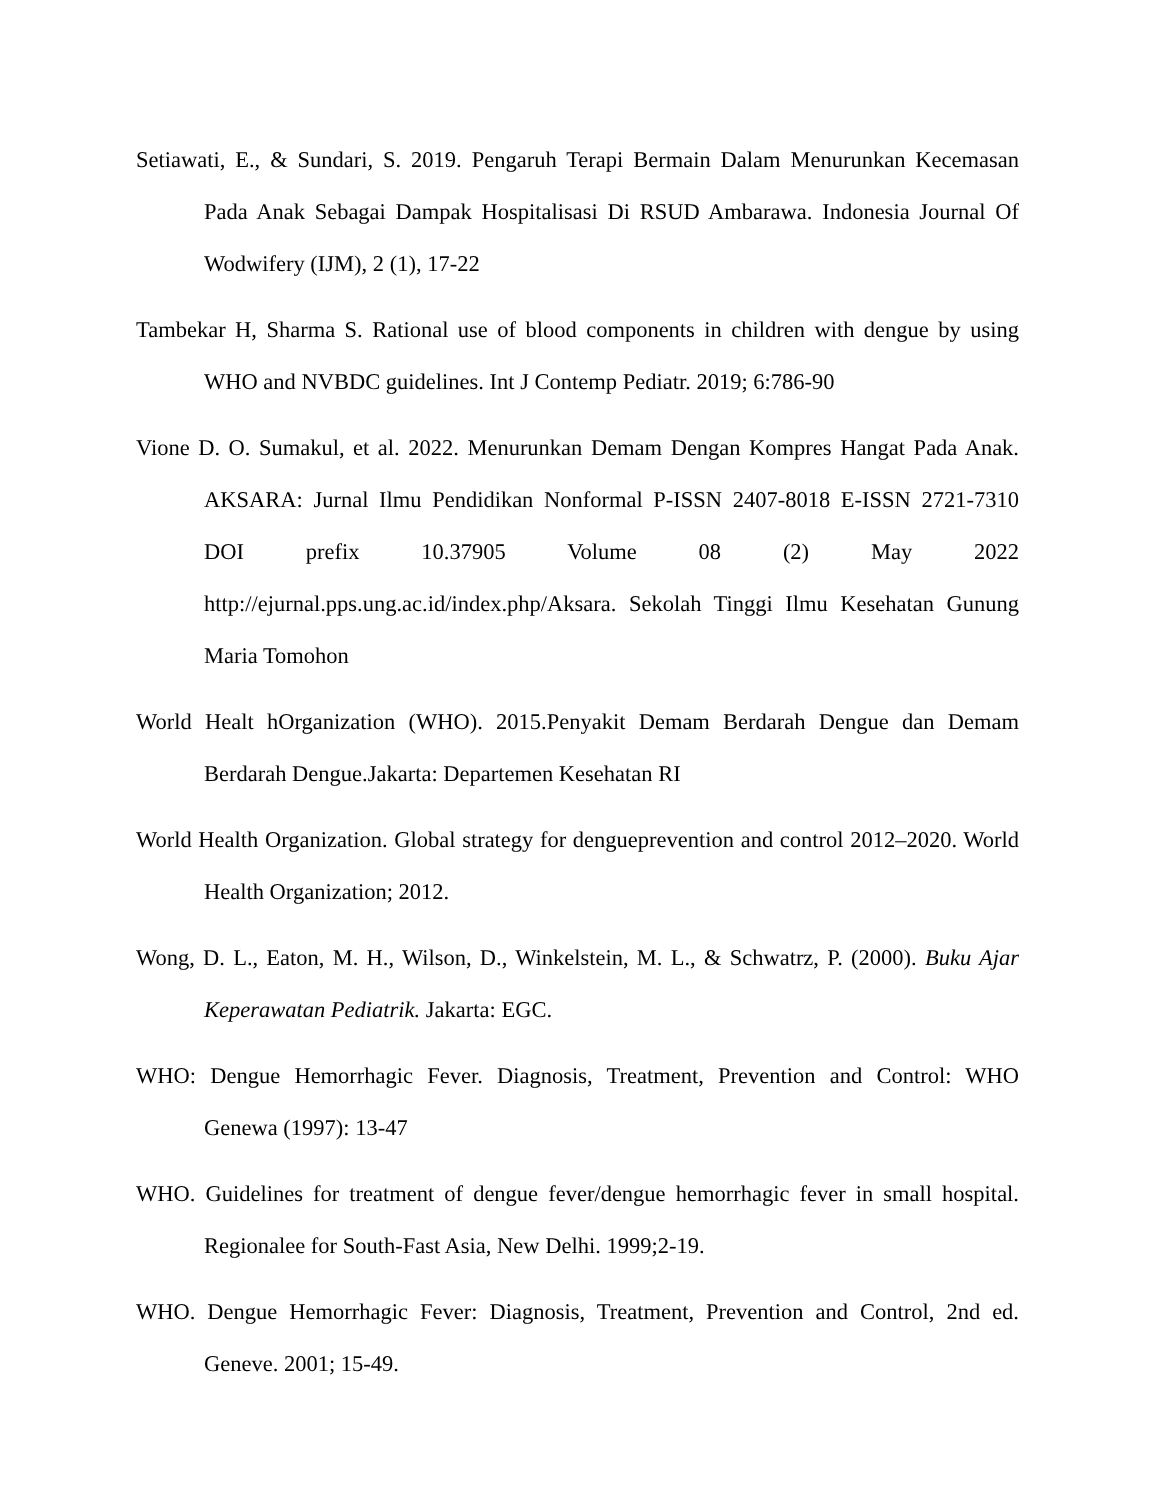Setiawati, E., & Sundari, S. 2019. Pengaruh Terapi Bermain Dalam Menurunkan Kecemasan Pada Anak Sebagai Dampak Hospitalisasi Di RSUD Ambarawa. Indonesia Journal Of Wodwifery (IJM), 2 (1), 17-22
Tambekar H, Sharma S. Rational use of blood components in children with dengue by using WHO and NVBDC guidelines. Int J Contemp Pediatr. 2019; 6:786-90
Vione D. O. Sumakul, et al. 2022. Menurunkan Demam Dengan Kompres Hangat Pada Anak. AKSARA: Jurnal Ilmu Pendidikan Nonformal P-ISSN 2407-8018 E-ISSN 2721-7310 DOI prefix 10.37905 Volume 08 (2) May 2022 http://ejurnal.pps.ung.ac.id/index.php/Aksara. Sekolah Tinggi Ilmu Kesehatan Gunung Maria Tomohon
World Healt hOrganization (WHO). 2015.Penyakit Demam Berdarah Dengue dan Demam Berdarah Dengue.Jakarta: Departemen Kesehatan RI
World Health Organization. Global strategy for dengueprevention and control 2012–2020. World Health Organization; 2012.
Wong, D. L., Eaton, M. H., Wilson, D., Winkelstein, M. L., & Schwatrz, P. (2000). Buku Ajar Keperawatan Pediatrik. Jakarta: EGC.
WHO: Dengue Hemorrhagic Fever. Diagnosis, Treatment, Prevention and Control: WHO Genewa (1997): 13-47
WHO. Guidelines for treatment of dengue fever/dengue hemorrhagic fever in small hospital. Regionalee for South-Fast Asia, New Delhi. 1999;2-19.
WHO. Dengue Hemorrhagic Fever: Diagnosis, Treatment, Prevention and Control, 2nd ed. Geneve. 2001; 15-49.